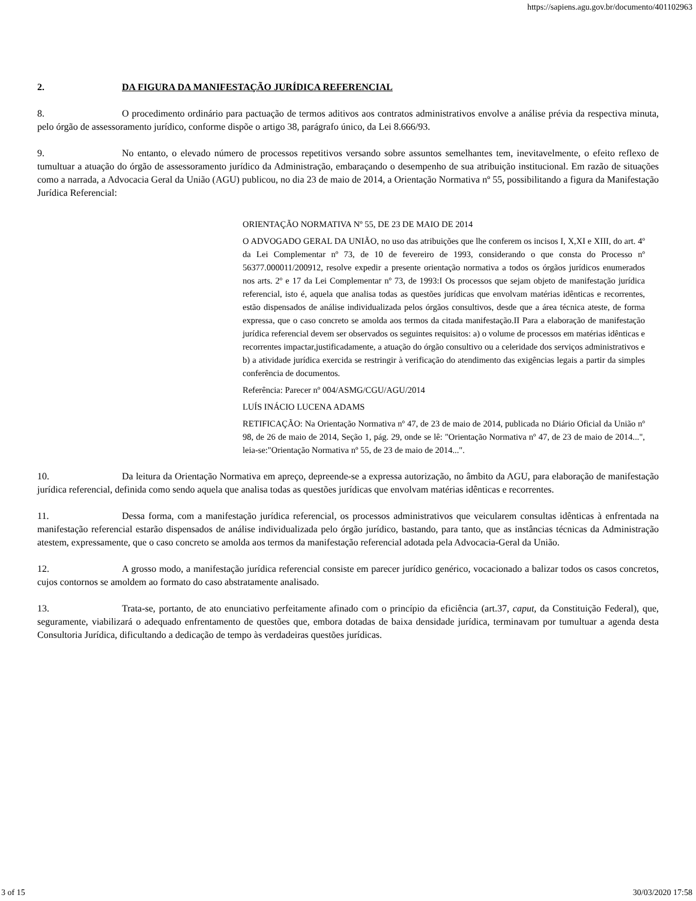https://sapiens.agu.gov.br/documento/401102963
2. DA FIGURA DA MANIFESTAÇÃO JURÍDICA REFERENCIAL
8. O procedimento ordinário para pactuação de termos aditivos aos contratos administrativos envolve a análise prévia da respectiva minuta, pelo órgão de assessoramento jurídico, conforme dispõe o artigo 38, parágrafo único, da Lei 8.666/93.
9. No entanto, o elevado número de processos repetitivos versando sobre assuntos semelhantes tem, inevitavelmente, o efeito reflexo de tumultuar a atuação do órgão de assessoramento jurídico da Administração, embaraçando o desempenho de sua atribuição institucional. Em razão de situações como a narrada, a Advocacia Geral da União (AGU) publicou, no dia 23 de maio de 2014, a Orientação Normativa nº 55, possibilitando a figura da Manifestação Jurídica Referencial:
ORIENTAÇÃO NORMATIVA Nº 55, DE 23 DE MAIO DE 2014
O ADVOGADO GERAL DA UNIÃO, no uso das atribuições que lhe conferem os incisos I, X,XI e XIII, do art. 4º da Lei Complementar nº 73, de 10 de fevereiro de 1993, considerando o que consta do Processo nº 56377.000011/200912, resolve expedir a presente orientação normativa a todos os órgãos jurídicos enumerados nos arts. 2º e 17 da Lei Complementar nº 73, de 1993:I Os processos que sejam objeto de manifestação jurídica referencial, isto é, aquela que analisa todas as questões jurídicas que envolvam matérias idênticas e recorrentes, estão dispensados de análise individualizada pelos órgãos consultivos, desde que a área técnica ateste, de forma expressa, que o caso concreto se amolda aos termos da citada manifestação.II Para a elaboração de manifestação jurídica referencial devem ser observados os seguintes requisitos: a) o volume de processos em matérias idênticas e recorrentes impactar,justificadamente, a atuação do órgão consultivo ou a celeridade dos serviços administrativos e b) a atividade jurídica exercida se restringir à verificação do atendimento das exigências legais a partir da simples conferência de documentos.
Referência: Parecer nº 004/ASMG/CGU/AGU/2014
LUÍS INÁCIO LUCENA ADAMS
RETIFICAÇÃO: Na Orientação Normativa nº 47, de 23 de maio de 2014, publicada no Diário Oficial da União nº 98, de 26 de maio de 2014, Seção 1, pág. 29, onde se lê: "Orientação Normativa nº 47, de 23 de maio de 2014...", leia-se:"Orientação Normativa nº 55, de 23 de maio de 2014...".
10. Da leitura da Orientação Normativa em apreço, depreende-se a expressa autorização, no âmbito da AGU, para elaboração de manifestação jurídica referencial, definida como sendo aquela que analisa todas as questões jurídicas que envolvam matérias idênticas e recorrentes.
11. Dessa forma, com a manifestação jurídica referencial, os processos administrativos que veicularem consultas idênticas à enfrentada na manifestação referencial estarão dispensados de análise individualizada pelo órgão jurídico, bastando, para tanto, que as instâncias técnicas da Administração atestem, expressamente, que o caso concreto se amolda aos termos da manifestação referencial adotada pela Advocacia-Geral da União.
12. A grosso modo, a manifestação jurídica referencial consiste em parecer jurídico genérico, vocacionado a balizar todos os casos concretos, cujos contornos se amoldem ao formato do caso abstratamente analisado.
13. Trata-se, portanto, de ato enunciativo perfeitamente afinado com o princípio da eficiência (art.37, caput, da Constituição Federal), que, seguramente, viabilizará o adequado enfrentamento de questões que, embora dotadas de baixa densidade jurídica, terminavam por tumultuar a agenda desta Consultoria Jurídica, dificultando a dedicação de tempo às verdadeiras questões jurídicas.
3 of 15 30/03/2020 17:58